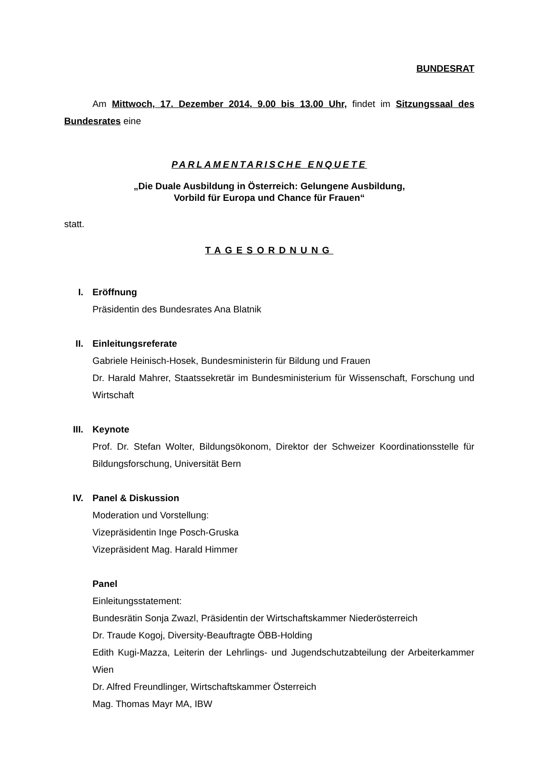BUNDESRAT
Am Mittwoch, 17. Dezember 2014, 9.00 bis 13.00 Uhr, findet im Sitzungssaal des Bundesrates eine
PARLAMENTARISCHE ENQUETE
„Die Duale Ausbildung in Österreich: Gelungene Ausbildung,
Vorbild für Europa und Chance für Frauen“
statt.
TAGESORDNUNG
I. Eröffnung
Präsidentin des Bundesrates Ana Blatnik
II. Einleitungsreferate
Gabriele Heinisch-Hosek, Bundesministerin für Bildung und Frauen
Dr. Harald Mahrer, Staatssekretär im Bundesministerium für Wissenschaft, Forschung und Wirtschaft
III. Keynote
Prof. Dr. Stefan Wolter, Bildungsökonom, Direktor der Schweizer Koordinationsstelle für Bildungsforschung, Universität Bern
IV. Panel & Diskussion
Moderation und Vorstellung:
Vizepräsidentin Inge Posch-Gruska
Vizepräsident Mag. Harald Himmer
Panel
Einleitungsstatement:
Bundesrätin Sonja Zwazl, Präsidentin der Wirtschaftskammer Niederösterreich
Dr. Traude Kogoj, Diversity-Beauftragte ÖBB-Holding
Edith Kugi-Mazza, Leiterin der Lehrlings- und Jugendschutzabteilung der Arbeiterkammer Wien
Dr. Alfred Freundlinger, Wirtschaftskammer Österreich
Mag. Thomas Mayr MA, IBW